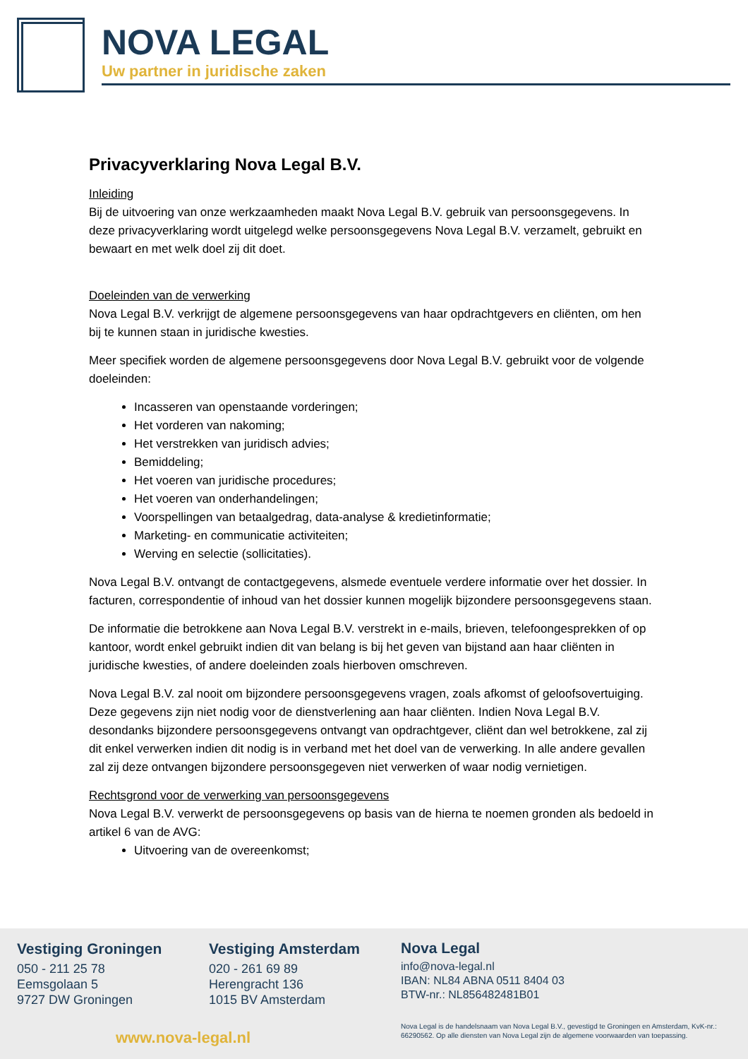NOVA LEGAL
Uw partner in juridische zaken
Privacyverklaring Nova Legal B.V.
Inleiding
Bij de uitvoering van onze werkzaamheden maakt Nova Legal B.V. gebruik van persoonsgegevens. In deze privacyverklaring wordt uitgelegd welke persoonsgegevens Nova Legal B.V. verzamelt, gebruikt en bewaart en met welk doel zij dit doet.
Doeleinden van de verwerking
Nova Legal B.V. verkrijgt de algemene persoonsgegevens van haar opdrachtgevers en cliënten, om hen bij te kunnen staan in juridische kwesties.
Meer specifiek worden de algemene persoonsgegevens door Nova Legal B.V. gebruikt voor de volgende doeleinden:
Incasseren van openstaande vorderingen;
Het vorderen van nakoming;
Het verstrekken van juridisch advies;
Bemiddeling;
Het voeren van juridische procedures;
Het voeren van onderhandelingen;
Voorspellingen van betaalgedrag, data-analyse & kredietinformatie;
Marketing- en communicatie activiteiten;
Werving en selectie (sollicitaties).
Nova Legal B.V. ontvangt de contactgegevens, alsmede eventuele verdere informatie over het dossier. In facturen, correspondentie of inhoud van het dossier kunnen mogelijk bijzondere persoonsgegevens staan.
De informatie die betrokkene aan Nova Legal B.V. verstrekt in e-mails, brieven, telefoongesprekken of op kantoor, wordt enkel gebruikt indien dit van belang is bij het geven van bijstand aan haar cliënten in juridische kwesties, of andere doeleinden zoals hierboven omschreven.
Nova Legal B.V. zal nooit om bijzondere persoonsgegevens vragen, zoals afkomst of geloofsovertuiging. Deze gegevens zijn niet nodig voor de dienstverlening aan haar cliënten. Indien Nova Legal B.V. desondanks bijzondere persoonsgegevens ontvangt van opdrachtgever, cliënt dan wel betrokkene, zal zij dit enkel verwerken indien dit nodig is in verband met het doel van de verwerking. In alle andere gevallen zal zij deze ontvangen bijzondere persoonsgegeven niet verwerken of waar nodig vernietigen.
Rechtsgrond voor de verwerking van persoonsgegevens
Nova Legal B.V. verwerkt de persoonsgegevens op basis van de hierna te noemen gronden als bedoeld in artikel 6 van de AVG:
Uitvoering van de overeenkomst;
Vestiging Groningen
050 - 211 25 78
Eemsgolaan 5
9727 DW Groningen
Vestiging Amsterdam
020 - 261 69 89
Herengracht 136
1015 BV Amsterdam
www.nova-legal.nl
Nova Legal
info@nova-legal.nl
IBAN: NL84 ABNA 0511 8404 03
BTW-nr.: NL856482481B01
Nova Legal is de handelsnaam van Nova Legal B.V., gevestigd te Groningen en Amsterdam, KvK-nr.: 66290562. Op alle diensten van Nova Legal zijn de algemene voorwaarden van toepassing.